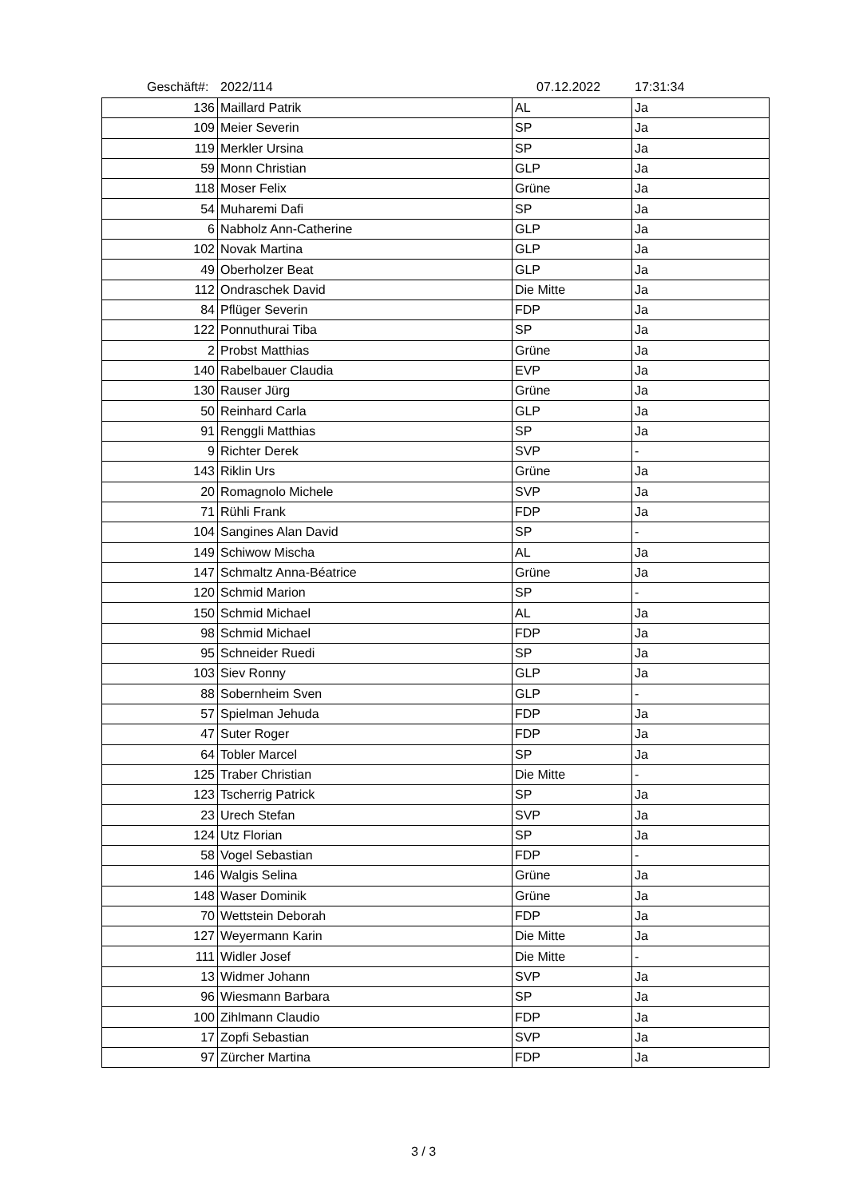Geschäft#: 2022/114 07.12.2022 17:31:34
| 136 | Maillard Patrik | AL | Ja |
| 109 | Meier Severin | SP | Ja |
| 119 | Merkler Ursina | SP | Ja |
| 59 | Monn Christian | GLP | Ja |
| 118 | Moser Felix | Grüne | Ja |
| 54 | Muharemi Dafi | SP | Ja |
| 6 | Nabholz Ann-Catherine | GLP | Ja |
| 102 | Novak Martina | GLP | Ja |
| 49 | Oberholzer Beat | GLP | Ja |
| 112 | Ondraschek David | Die Mitte | Ja |
| 84 | Pflüger Severin | FDP | Ja |
| 122 | Ponnuthurai Tiba | SP | Ja |
| 2 | Probst Matthias | Grüne | Ja |
| 140 | Rabelbauer Claudia | EVP | Ja |
| 130 | Rauser Jürg | Grüne | Ja |
| 50 | Reinhard Carla | GLP | Ja |
| 91 | Renggli Matthias | SP | Ja |
| 9 | Richter Derek | SVP | - |
| 143 | Riklin Urs | Grüne | Ja |
| 20 | Romagnolo Michele | SVP | Ja |
| 71 | Rühli Frank | FDP | Ja |
| 104 | Sangines Alan David | SP | - |
| 149 | Schiwow Mischa | AL | Ja |
| 147 | Schmaltz Anna-Béatrice | Grüne | Ja |
| 120 | Schmid Marion | SP | - |
| 150 | Schmid Michael | AL | Ja |
| 98 | Schmid Michael | FDP | Ja |
| 95 | Schneider Ruedi | SP | Ja |
| 103 | Siev Ronny | GLP | Ja |
| 88 | Sobernheim Sven | GLP | - |
| 57 | Spielman Jehuda | FDP | Ja |
| 47 | Suter Roger | FDP | Ja |
| 64 | Tobler Marcel | SP | Ja |
| 125 | Traber Christian | Die Mitte | - |
| 123 | Tscherrig Patrick | SP | Ja |
| 23 | Urech Stefan | SVP | Ja |
| 124 | Utz Florian | SP | Ja |
| 58 | Vogel Sebastian | FDP | - |
| 146 | Walgis Selina | Grüne | Ja |
| 148 | Waser Dominik | Grüne | Ja |
| 70 | Wettstein Deborah | FDP | Ja |
| 127 | Weyermann Karin | Die Mitte | Ja |
| 111 | Widler Josef | Die Mitte | - |
| 13 | Widmer Johann | SVP | Ja |
| 96 | Wiesmann Barbara | SP | Ja |
| 100 | Zihlmann Claudio | FDP | Ja |
| 17 | Zopfi Sebastian | SVP | Ja |
| 97 | Zürcher Martina | FDP | Ja |
3 / 3